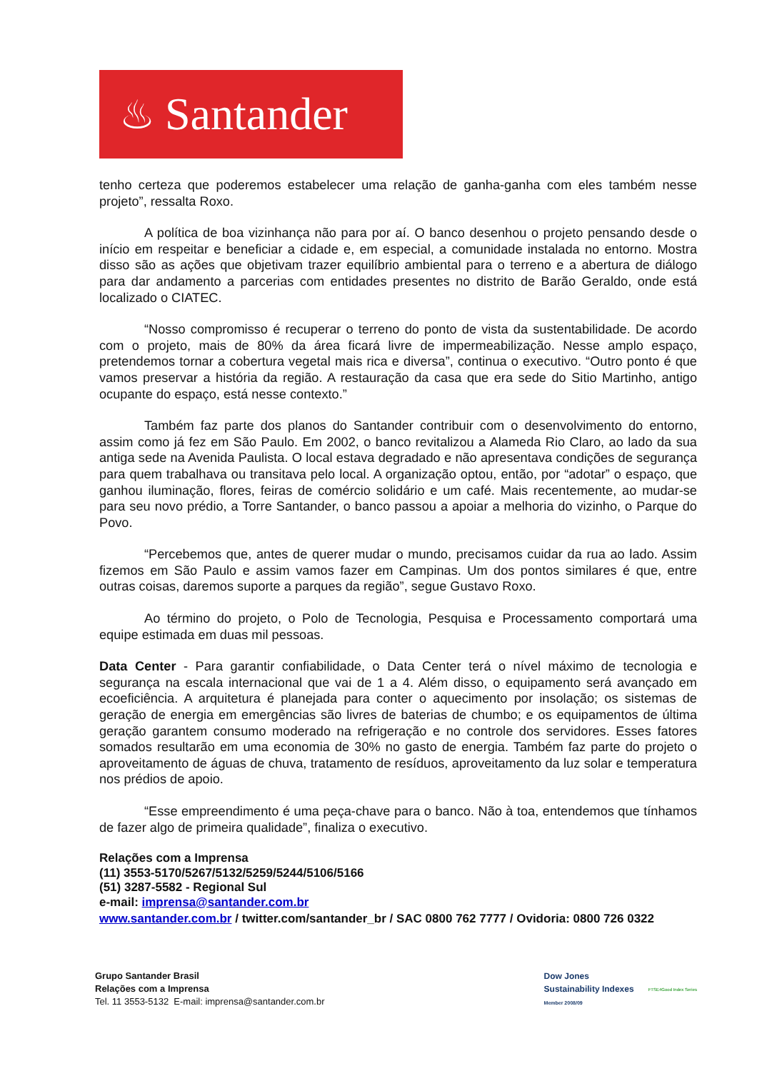♨ Santander
tenho certeza que poderemos estabelecer uma relação de ganha-ganha com eles também nesse projeto”, ressalta Roxo.
A política de boa vizinhança não para por aí. O banco desenhou o projeto pensando desde o início em respeitar e beneficiar a cidade e, em especial, a comunidade instalada no entorno. Mostra disso são as ações que objetivam trazer equilíbrio ambiental para o terreno e a abertura de diálogo para dar andamento a parcerias com entidades presentes no distrito de Barão Geraldo, onde está localizado o CIATEC.
“Nosso compromisso é recuperar o terreno do ponto de vista da sustentabilidade. De acordo com o projeto, mais de 80% da área ficará livre de impermeabilização. Nesse amplo espaço, pretendemos tornar a cobertura vegetal mais rica e diversa”, continua o executivo. “Outro ponto é que vamos preservar a história da região. A restauração da casa que era sede do Sitio Martinho, antigo ocupante do espaço, está nesse contexto.”
Também faz parte dos planos do Santander contribuir com o desenvolvimento do entorno, assim como já fez em São Paulo. Em 2002, o banco revitalizou a Alameda Rio Claro, ao lado da sua antiga sede na Avenida Paulista. O local estava degradado e não apresentava condições de segurança para quem trabalhava ou transitava pelo local. A organização optou, então, por “adotar” o espaço, que ganhou iluminação, flores, feiras de comércio solidário e um café. Mais recentemente, ao mudar-se para seu novo prédio, a Torre Santander, o banco passou a apoiar a melhoria do vizinho, o Parque do Povo.
“Percebemos que, antes de querer mudar o mundo, precisamos cuidar da rua ao lado. Assim fizemos em São Paulo e assim vamos fazer em Campinas. Um dos pontos similares é que, entre outras coisas, daremos suporte a parques da região”, segue Gustavo Roxo.
Ao término do projeto, o Polo de Tecnologia, Pesquisa e Processamento comportará uma equipe estimada em duas mil pessoas.
Data Center - Para garantir confiabilidade, o Data Center terá o nível máximo de tecnologia e segurança na escala internacional que vai de 1 a 4. Além disso, o equipamento será avançado em ecoeficiência. A arquitetura é planejada para conter o aquecimento por insolação; os sistemas de geração de energia em emergências são livres de baterias de chumbo; e os equipamentos de última geração garantem consumo moderado na refrigeração e no controle dos servidores. Esses fatores somados resultarão em uma economia de 30% no gasto de energia. Também faz parte do projeto o aproveitamento de águas de chuva, tratamento de resíduos, aproveitamento da luz solar e temperatura nos prédios de apoio.
“Esse empreendimento é uma peça-chave para o banco. Não à toa, entendemos que tínhamos de fazer algo de primeira qualidade”, finaliza o executivo.
Relações com a Imprensa
(11) 3553-5170/5267/5132/5259/5244/5106/5166
(51) 3287-5582 - Regional Sul
e-mail: imprensa@santander.com.br
www.santander.com.br / twitter.com/santander_br / SAC 0800 762 7777 / Ovidoria: 0800 726 0322
Grupo Santander Brasil
Relações com a Imprensa
Tel. 11 3553-5132 E-mail: imprensa@santander.com.br
Dow Jones
Sustainability Indexes
Member 2008/09
FTSE4Good Index Series